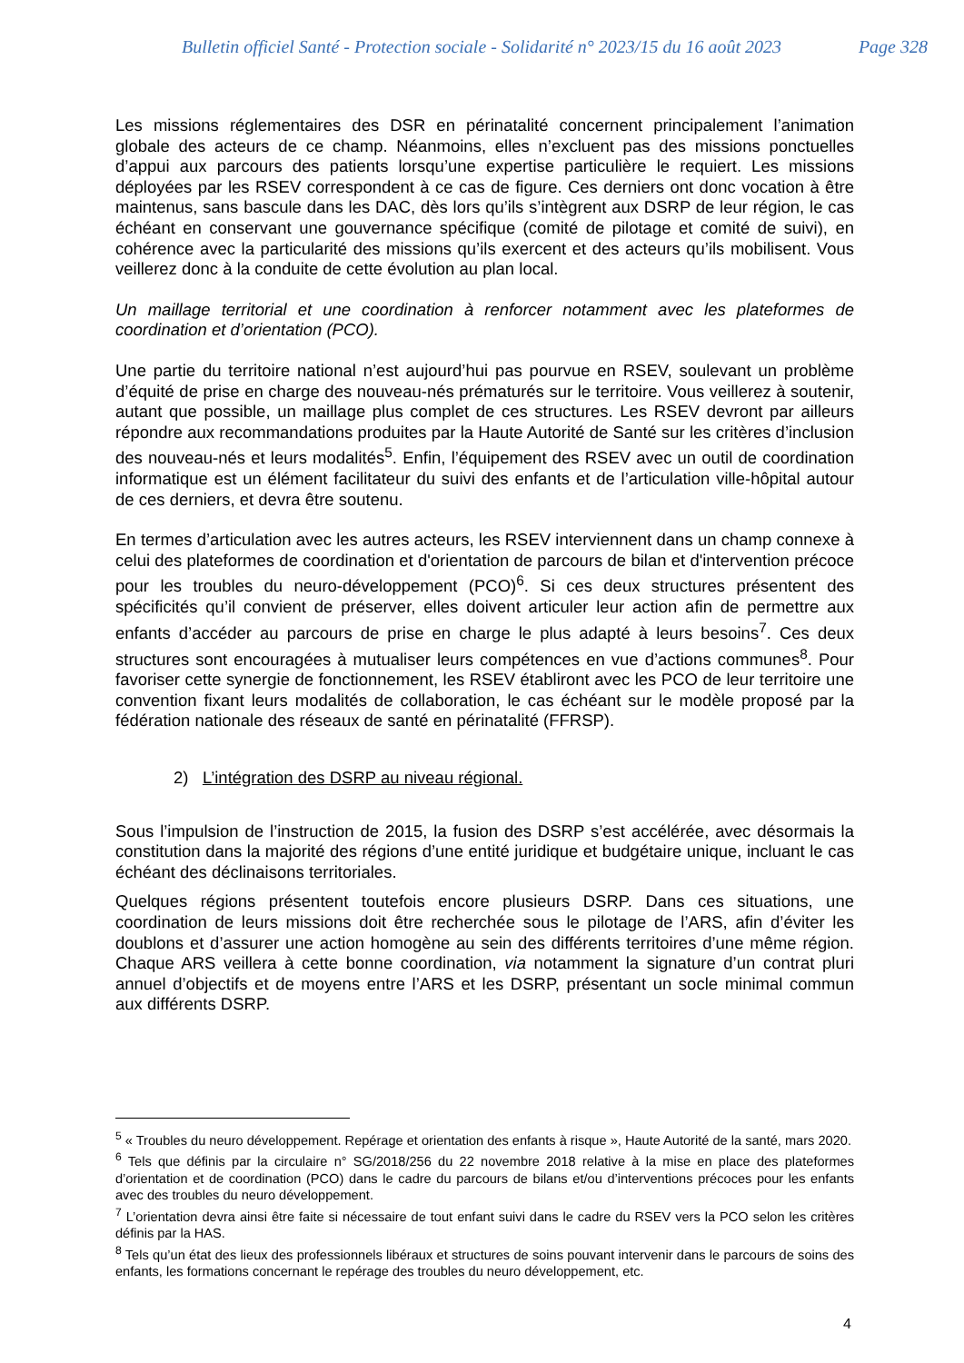Bulletin officiel Santé - Protection sociale - Solidarité n° 2023/15 du 16 août 2023 Page 328
Les missions réglementaires des DSR en périnatalité concernent principalement l’animation globale des acteurs de ce champ. Néanmoins, elles n’excluent pas des missions ponctuelles d’appui aux parcours des patients lorsqu’une expertise particulière le requiert. Les missions déployées par les RSEV correspondent à ce cas de figure. Ces derniers ont donc vocation à être maintenus, sans bascule dans les DAC, dès lors qu’ils s’intègrent aux DSRP de leur région, le cas échéant en conservant une gouvernance spécifique (comité de pilotage et comité de suivi), en cohérence avec la particularité des missions qu’ils exercent et des acteurs qu’ils mobilisent. Vous veillerez donc à la conduite de cette évolution au plan local.
Un maillage territorial et une coordination à renforcer notamment avec les plateformes de coordination et d’orientation (PCO).
Une partie du territoire national n’est aujourd’hui pas pourvue en RSEV, soulevant un problème d’équité de prise en charge des nouveau-nés prématurés sur le territoire. Vous veillerez à soutenir, autant que possible, un maillage plus complet de ces structures. Les RSEV devront par ailleurs répondre aux recommandations produites par la Haute Autorité de Santé sur les critères d’inclusion des nouveau-nés et leurs modalités<sup>5</sup>. Enfin, l’équipement des RSEV avec un outil de coordination informatique est un élément facilitateur du suivi des enfants et de l’articulation ville-hôpital autour de ces derniers, et devra être soutenu.
En termes d’articulation avec les autres acteurs, les RSEV interviennent dans un champ connexe à celui des plateformes de coordination et d'orientation de parcours de bilan et d'intervention précoce pour les troubles du neuro-développement (PCO)<sup>6</sup>. Si ces deux structures présentent des spécificités qu’il convient de préserver, elles doivent articuler leur action afin de permettre aux enfants d’accéder au parcours de prise en charge le plus adapté à leurs besoins<sup>7</sup>. Ces deux structures sont encouragées à mutualiser leurs compétences en vue d’actions communes<sup>8</sup>. Pour favoriser cette synergie de fonctionnement, les RSEV établiront avec les PCO de leur territoire une convention fixant leurs modalités de collaboration, le cas échéant sur le modèle proposé par la fédération nationale des réseaux de santé en périnatalité (FFRSP).
2) L’intégration des DSRP au niveau régional.
Sous l’impulsion de l’instruction de 2015, la fusion des DSRP s’est accélérée, avec désormais la constitution dans la majorité des régions d’une entité juridique et budgétaire unique, incluant le cas échéant des déclinaisons territoriales.
Quelques régions présentent toutefois encore plusieurs DSRP. Dans ces situations, une coordination de leurs missions doit être recherchée sous le pilotage de l’ARS, afin d’éviter les doublons et d’assurer une action homogène au sein des différents territoires d’une même région. Chaque ARS veillera à cette bonne coordination, via notamment la signature d’un contrat pluri annuel d’objectifs et de moyens entre l’ARS et les DSRP, présentant un socle minimal commun aux différents DSRP.
<sup>5</sup> « Troubles du neuro développement. Repérage et orientation des enfants à risque », Haute Autorité de la santé, mars 2020.
<sup>6</sup> Tels que définis par la circulaire n° SG/2018/256 du 22 novembre 2018 relative à la mise en place des plateformes d’orientation et de coordination (PCO) dans le cadre du parcours de bilans et/ou d’interventions précoces pour les enfants avec des troubles du neuro développement.
<sup>7</sup> L’orientation devra ainsi être faite si nécessaire de tout enfant suivi dans le cadre du RSEV vers la PCO selon les critères définis par la HAS.
<sup>8</sup> Tels qu’un état des lieux des professionnels libéraux et structures de soins pouvant intervenir dans le parcours de soins des enfants, les formations concernant le repérage des troubles du neuro développement, etc.
4